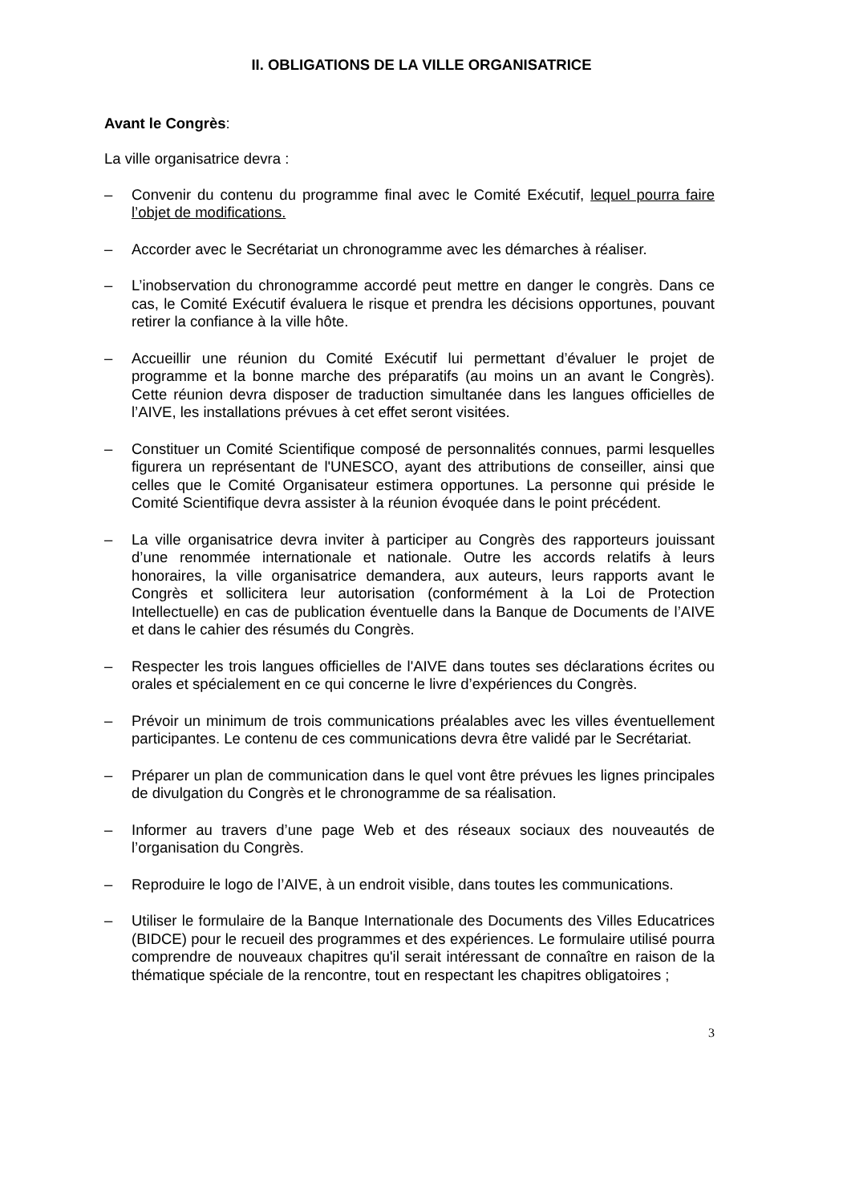II. OBLIGATIONS DE LA VILLE ORGANISATRICE
Avant le Congrès:
La ville organisatrice devra :
– Convenir du contenu du programme final avec le Comité Exécutif, lequel pourra faire l’objet de modifications.
– Accorder avec le Secrétariat un chronogramme avec les démarches à réaliser.
– L’inobservation du chronogramme accordé peut mettre en danger le congrès. Dans ce cas, le Comité Exécutif évaluera le risque et prendra les décisions opportunes, pouvant retirer la confiance à la ville hôte.
– Accueillir une réunion du Comité Exécutif lui permettant d’évaluer le projet de programme et la bonne marche des préparatifs (au moins un an avant le Congrès). Cette réunion devra disposer de traduction simultanée dans les langues officielles de l’AIVE, les installations prévues à cet effet seront visitées.
– Constituer un Comité Scientifique composé de personnalités connues, parmi lesquelles figurera un représentant de l'UNESCO, ayant des attributions de conseiller, ainsi que celles que le Comité Organisateur estimera opportunes. La personne qui préside le Comité Scientifique devra assister à la réunion évoquée dans le point précédent.
– La ville organisatrice devra inviter à participer au Congrès des rapporteurs jouissant d’une renommée internationale et nationale. Outre les accords relatifs à leurs honoraires, la ville organisatrice demandera, aux auteurs, leurs rapports avant le Congrès et sollicitera leur autorisation (conformément à la Loi de Protection Intellectuelle) en cas de publication éventuelle dans la Banque de Documents de l’AIVE et dans le cahier des résumés du Congrès.
– Respecter les trois langues officielles de l'AIVE dans toutes ses déclarations écrites ou orales et spécialement en ce qui concerne le livre d’expériences du Congrès.
– Prévoir un minimum de trois communications préalables avec les villes éventuellement participantes. Le contenu de ces communications devra être validé par le Secrétariat.
– Préparer un plan de communication dans le quel vont être prévues les lignes principales de divulgation du Congrès et le chronogramme de sa réalisation.
– Informer au travers d’une page Web et des réseaux sociaux des nouveautés de l’organisation du Congrès.
– Reproduire le logo de l’AIVE, à un endroit visible, dans toutes les communications.
– Utiliser le formulaire de la Banque Internationale des Documents des Villes Educatrices (BIDCE) pour le recueil des programmes et des expériences. Le formulaire utilisé pourra comprendre de nouveaux chapitres qu'il serait intéressant de connaître en raison de la thématique spéciale de la rencontre, tout en respectant les chapitres obligatoires ;
3